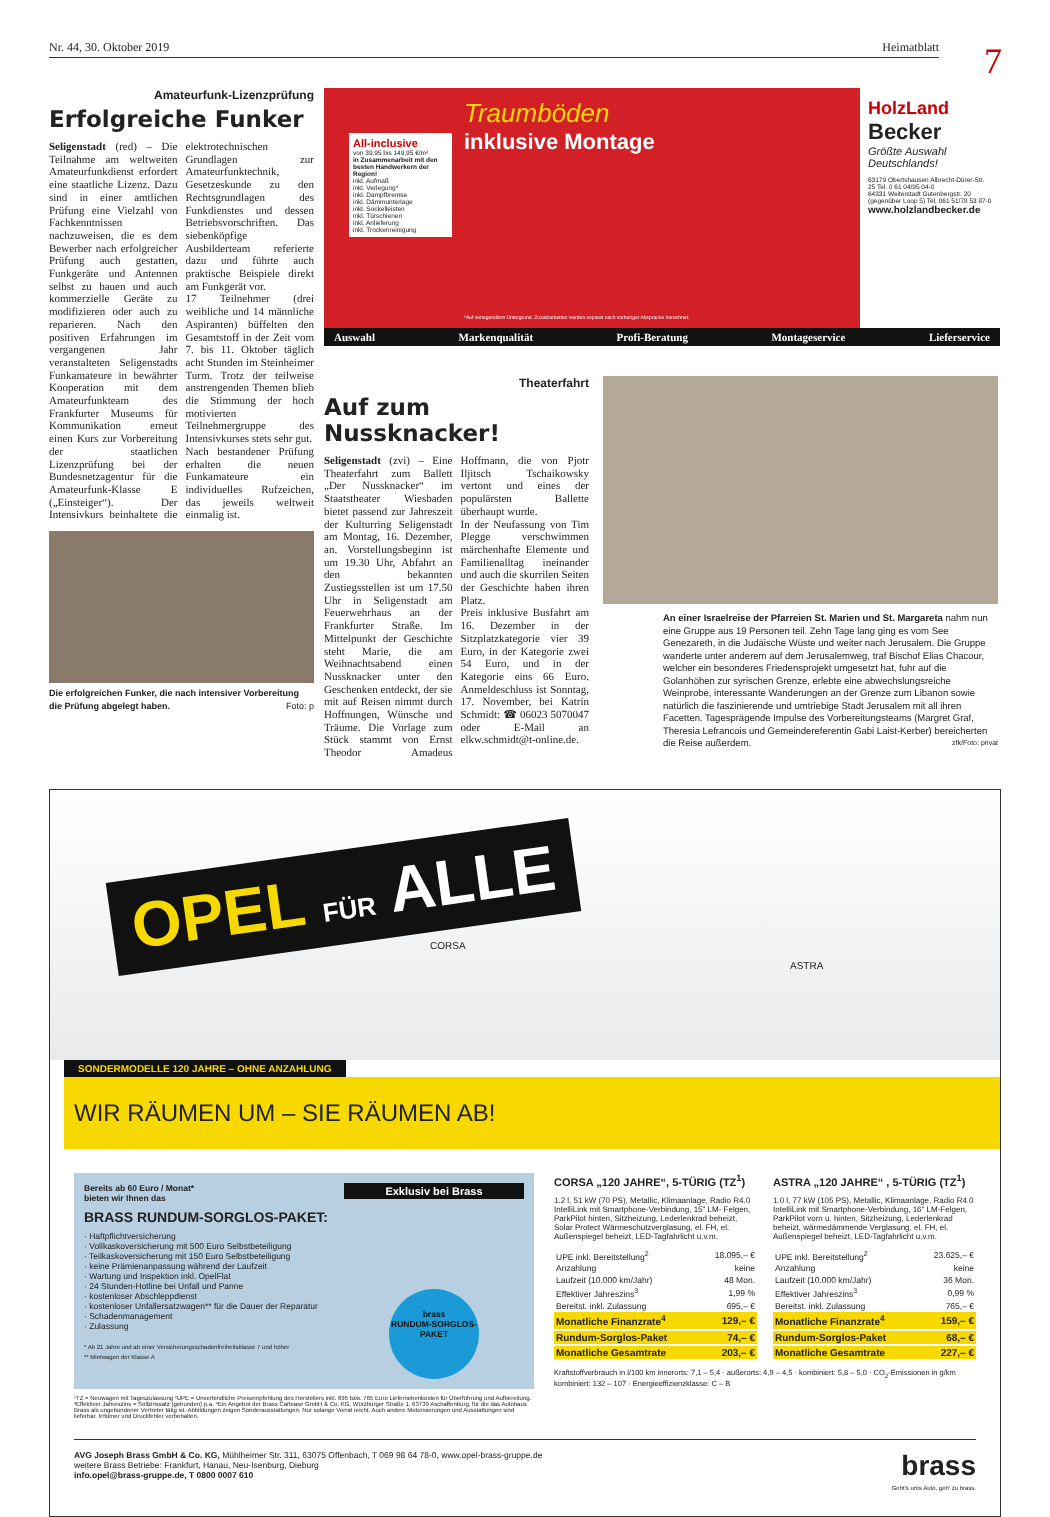Nr. 44, 30. Oktober 2019 Heimatblatt
7
Amateurfunk-Lizenzprüfung
Erfolgreiche Funker
Seligenstadt (red) – Die Teilnahme am weltweiten Amateurfunkdienst erfordert eine staatliche Lizenz. Dazu sind in einer amtlichen Prüfung eine Vielzahl von Fachkenntnissen nachzuweisen, die es dem Bewerber nach erfolgreicher Prüfung auch gestatten, Funkgeräte und Antennen selbst zu bauen und auch kommerzielle Geräte zu modifizieren oder auch zu reparieren. Nach den positiven Erfahrungen im vergangenen Jahr veranstalteten Seligenstadts Funkamateure in bewährter Kooperation mit dem Amateurfunkteam des Frankfurter Museums für Kommunikation erneut einen Kurs zur Vorbereitung der staatlichen Lizenzprüfung bei der Bundesnetzagentur für die Amateurfunk-Klasse E („Einsteiger“). Der Intensivkurs beinhaltete die elektrotechnischen Grundlagen zur Amateurfunktechnik, Gesetzeskunde zu den Rechtsgrundlagen des Funkdienstes und dessen Betriebsvorschriften. Das siebenköpfige Ausbilderteam referierte dazu und führte auch praktische Beispiele direkt am Funkgerät vor.
17 Teilnehmer (drei weibliche und 14 männliche Aspiranten) büffelten den Gesamtstoff in der Zeit vom 7. bis 11. Oktober täglich acht Stunden im Steinheimer Turm. Trotz der teilweise anstrengenden Themen blieb die Stimmung der hoch motivierten Teilnehmergruppe des Intensivkurses stets sehr gut.
Nach bestandener Prüfung erhalten die neuen Funkamateure ein individuelles Rufzeichen, das jeweils weltweit einmalig ist.
Die erfolgreichen Funker, die nach intensiver Vorbereitung die Prüfung abgelegt haben. Foto: p
Traumböden
inklusive Montage
All-inclusive
von 39,95 bis 149,95 €/m²
in Zusammenarbeit mit den besten Handwerkern der Region!
inkl. Aufmaß
inkl. Verlegung*
inkl. Dampfbremse
inkl. Dämmunterlage
inkl. Sockelleisten
inkl. Türschienen
inkl. Anlieferung
inkl. Trockenreinigung
HolzLand
Becker
Größte Auswahl Deutschlands!
63179 Obertshausen Albrecht-Dürer-Str. 25 Tel. 0 61 04/95 04-0
64331 Weiterstadt Gutenbergstr. 20 (gegenüber Loop 5) Tel. 061 51/78 53 87-0
www.holzlandbecker.de
*Auf verlegereifem Untergrund. Zusatzarbeiten werden separat nach vorheriger Absprache berechnet.
Auswahl Markenqualität Profi-Beratung Montageservice Lieferservice
Theaterfahrt
Auf zum Nussknacker!
Seligenstadt (zvi) – Eine Theaterfahrt zum Ballett „Der Nussknacker“ im Staatstheater Wiesbaden bietet passend zur Jahreszeit der Kulturring Seligenstadt am Montag, 16. Dezember, an. Vorstellungsbeginn ist um 19.30 Uhr, Abfahrt an den bekannten Zustiegsstellen ist um 17.50 Uhr in Seligenstadt am Feuerwehrhaus an der Frankfurter Straße. Im Mittelpunkt der Geschichte steht Marie, die am Weihnachtsabend einen Nussknacker unter den Geschenken entdeckt, der sie mit auf Reisen nimmt durch Hoffnungen, Wünsche und Träume. Die Vorlage zum Stück stammt von Ernst Theodor Amadeus Hoffmann, die von Pjotr Iljitsch Tschaikowsky vertont und eines der populärsten Ballette überhaupt wurde.
In der Neufassung von Tim Plegge verschwimmen märchenhafte Elemente und Familienalltag ineinander und auch die skurrilen Seiten der Geschichte haben ihren Platz.
Preis inklusive Busfahrt am 16. Dezember in der Sitzplatzkategorie vier 39 Euro, in der Kategorie zwei 54 Euro, und in der Kategorie eins 66 Euro. Anmeldeschluss ist Sonntag, 17. November, bei Katrin Schmidt: ☎ 06023 5070047 oder E-Mail an elkw.schmidt@t-online.de.
An einer Israelreise der Pfarreien St. Marien und St. Margareta nahm nun eine Gruppe aus 19 Personen teil. Zehn Tage lang ging es vom See Genezareth, in die Judäische Wüste und weiter nach Jerusalem. Die Gruppe wanderte unter anderem auf dem Jerusalemweg, traf Bischof Elias Chacour, welcher ein besonderes Friedensprojekt umgesetzt hat, fuhr auf die Golanhöhen zur syrischen Grenze, erlebte eine abwechslungsreiche Weinprobe, interessante Wanderungen an der Grenze zum Libanon sowie natürlich die faszinierende und umtriebige Stadt Jerusalem mit all ihren Facetten. Tagesprägende Impulse des Vorbereitungsteams (Margret Graf, Theresia Lefrancois und Gemeindereferentin Gabi Laist-Kerber) bereicherten die Reise außerdem. zfk/Foto: privat
OPEL FÜR ALLE
CORSA
ASTRA
SONDERMODELLE 120 JAHRE – OHNE ANZAHLUNG
WIR RÄUMEN UM – SIE RÄUMEN AB!
Bereits ab 60 Euro / Monat*
bieten wir Ihnen das
BRASS RUNDUM-SORGLOS-PAKET:
· Haftpflichtversicherung
· Vollkaskoversicherung mit 500 Euro Selbstbeteiligung
· Teilkaskoversicherung mit 150 Euro Selbstbeteiligung
· keine Prämienanpassung während der Laufzeit
· Wartung und Inspektion inkl. OpelFlat
· 24 Stunden-Hotline bei Unfall und Panne
· kostenloser Abschleppdienst
· kostenloser Unfallersatzwagen** für die Dauer der Reparatur
· Schadenmanagement
· Zulassung
* Ab 21 Jahre und ab einer Versicherungsschadenfreiheitsklasse 7 und höher
** Mietwagen der Klasse A
Exklusiv bei Brass
brass
RUNDUM-SORGLOS-PAKET
¹TZ = Neuwagen mit Tageszulassung ²UPE = Unverbindliche Preisempfehlung des Herstellers inkl. 695 bzw. 765 Euro Liefernebenkosten für Überführung und Aufbereitung. ³Effektiver Jahreszins = Sollzinssatz (gebunden) p.a. ⁴Ein Angebot der Brass Carlease GmbH & Co. KG, Würzburger Straße 1, 63739 Aschaffenburg, für die das Autohaus Brass als ungebundener Vertreter tätig ist. Abbildungen zeigen Sonderausstattungen. Nur solange Vorrat reicht. Auch andere Motorisierungen und Ausstattungen sind lieferbar. Irrtümer und Druckfehler vorbehalten.
CORSA „120 JAHRE“, 5-TÜRIG (TZ<sup>1</sup>)
1.2 l, 51 kW (70 PS), Metallic, Klimaanlage, Radio R4.0 IntelliLink mit Smartphone-Verbindung, 15" LM- Felgen, ParkPilot hinten, Sitzheizung, Lederlenkrad beheizt, Solar Protect Wärmeschutzverglasung, el. FH, el. Außenspiegel beheizt, LED-Tagfahrlicht u.v.m.
| UPE inkl. Bereitstellung<sup>2</sup> | 18.095,– € |
| Anzahlung | keine |
| Laufzeit (10.000 km/Jahr) | 48 Mon. |
| Effektiver Jahreszins<sup>3</sup> | 1,99 % |
| Bereitst. inkl. Zulassung | 695,– € |
| Monatliche Finanzrate<sup>4</sup> | 129,– € |
| Rundum-Sorglos-Paket | 74,– € |
| Monatliche Gesamtrate | 203,– € |
ASTRA „120 JAHRE“ , 5-TÜRIG (TZ<sup>1</sup>)
1.0 l, 77 kW (105 PS), Metallic, Klimaanlage, Radio R4.0 IntelliLink mit Smartphone-Verbindung, 16" LM-Felgen, ParkPilot vorn u. hinten, Sitzheizung, Lederlenkrad beheizt, wärmedämmende Verglasung, el. FH, el. Außenspiegel beheizt, LED-Tagfahrlicht u.v.m.
| UPE inkl. Bereitstellung<sup>2</sup> | 23.625,– € |
| Anzahlung | keine |
| Laufzeit (10.000 km/Jahr) | 36 Mon. |
| Effektiver Jahreszins<sup>3</sup> | 0,99 % |
| Bereitst. inkl. Zulassung | 765,– € |
| Monatliche Finanzrate<sup>4</sup> | 159,– € |
| Rundum-Sorglos-Paket | 68,– € |
| Monatliche Gesamtrate | 227,– € |
Kraftstoffverbrauch in l/100 km innerorts: 7,1 – 5,4 · außerorts: 4,9 – 4,5 · kombiniert: 5,8 – 5,0 · CO<sub>2</sub>-Emissionen in g/km kombiniert: 132 – 107 · Energieeffizienzklasse: C – B
AVG Joseph Brass GmbH & Co. KG, Mühlheimer Str. 311, 63075 Offenbach, T 069 98 64 78-0, www.opel-brass-gruppe.de
weitere Brass Betriebe: Frankfurt, Hanau, Neu-Isenburg, Dieburg
info.opel@brass-gruppe.de, T 0800 0007 610
brass
Geht's ums Auto, geh' zu brass.